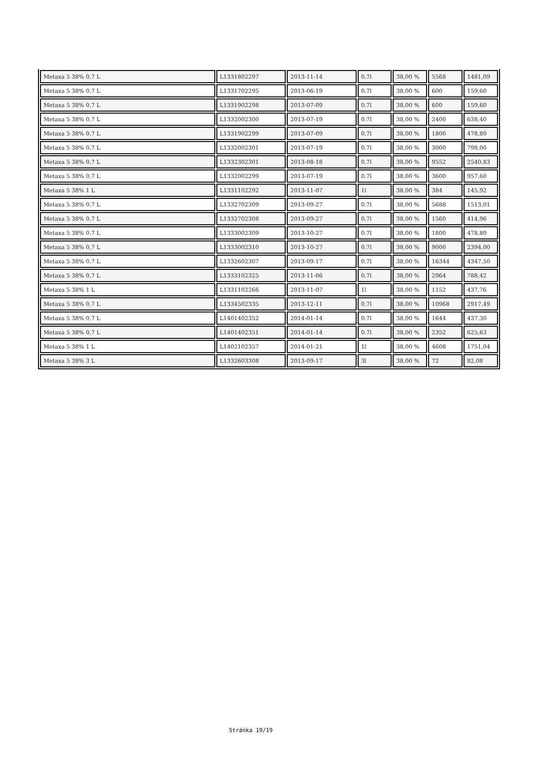| Metaxa 5 38% 0,7 L | L1331802297 | 2013-11-14 | 0.7l | 38,00 % | 5568 | 1481,09 |
| Metaxa 5 38% 0,7 L | L1331702295 | 2013-06-19 | 0.7l | 38,00 % | 600 | 159,60 |
| Metaxa 5 38% 0,7 L | L1331902298 | 2013-07-09 | 0.7l | 38,00 % | 600 | 159,60 |
| Metaxa 5 38% 0,7 L | L1332002300 | 2013-07-19 | 0.7l | 38,00 % | 2400 | 638,40 |
| Metaxa 5 38% 0,7 L | L1331902299 | 2013-07-09 | 0.7l | 38,00 % | 1800 | 478,80 |
| Metaxa 5 38% 0,7 L | L1332002301 | 2013-07-19 | 0.7l | 38,00 % | 3000 | 798,00 |
| Metaxa 5 38% 0,7 L | L1332302301 | 2013-08-18 | 0.7l | 38,00 % | 9552 | 2540,83 |
| Metaxa 5 38% 0,7 L | L1332002299 | 2013-07-19 | 0.7l | 38,00 % | 3600 | 957,60 |
| Metaxa 5 38% 1 L | L1331102292 | 2013-11-07 | 1l | 38,00 % | 384 | 145,92 |
| Metaxa 5 38% 0,7 L | L1332702309 | 2013-09-27 | 0.7l | 38,00 % | 5688 | 1513,01 |
| Metaxa 5 38% 0,7 L | L1332702308 | 2013-09-27 | 0.7l | 38,00 % | 1560 | 414,96 |
| Metaxa 5 38% 0,7 L | L1333002309 | 2013-10-27 | 0.7l | 38,00 % | 1800 | 478,80 |
| Metaxa 5 38% 0,7 L | L1333002310 | 2013-10-27 | 0.7l | 38,00 % | 9000 | 2394,00 |
| Metaxa 5 38% 0,7 L | L1332602307 | 2013-09-17 | 0.7l | 38,00 % | 16344 | 4347,50 |
| Metaxa 5 38% 0,7 L | L1333102325 | 2013-11-06 | 0.7l | 38,00 % | 2964 | 788,42 |
| Metaxa 5 38% 1 L | L1331102266 | 2013-11-07 | 1l | 38,00 % | 1152 | 437,76 |
| Metaxa 5 38% 0,7 L | L1334502335 | 2013-12-11 | 0.7l | 38,00 % | 10968 | 2917,49 |
| Metaxa 5 38% 0,7 L | L1401402352 | 2014-01-14 | 0.7l | 38,00 % | 1644 | 437,30 |
| Metaxa 5 38% 0,7 L | L1401402351 | 2014-01-14 | 0.7l | 38,00 % | 2352 | 625,63 |
| Metaxa 5 38% 1 L | L1402102357 | 2014-01-21 | 1l | 38,00 % | 4608 | 1751,04 |
| Metaxa 5 38% 3 L | L1332603308 | 2013-09-17 | 3l | 38,00 % | 72 | 82,08 |
Stránka 19/19